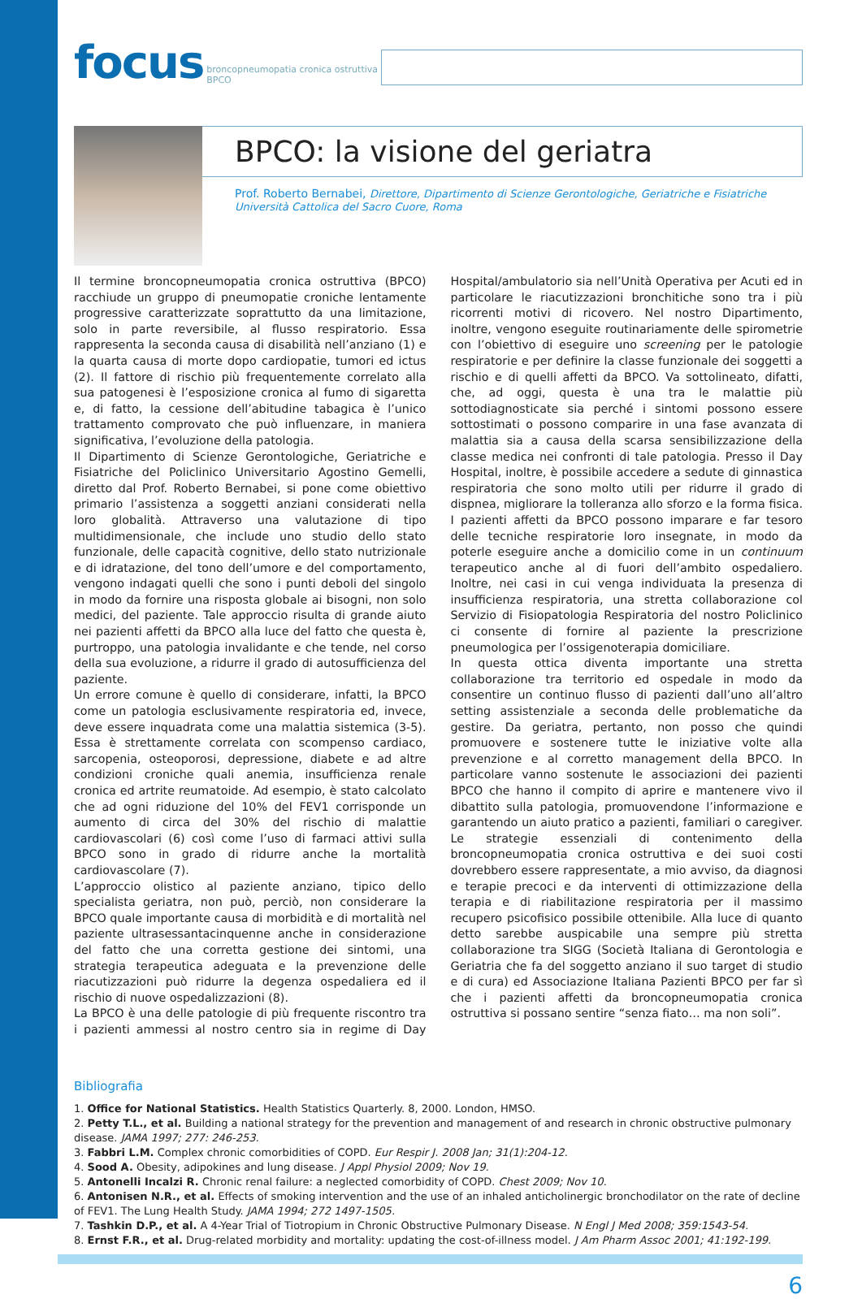focus broncopneumopatia cronica ostruttiva
BPCO
BPCO: la visione del geriatra
Prof. Roberto Bernabei, Direttore, Dipartimento di Scienze Gerontologiche, Geriatriche e Fisiatriche Università Cattolica del Sacro Cuore, Roma
Il termine broncopneumopatia cronica ostruttiva (BPCO) racchiude un gruppo di pneumopatie croniche lentamente progressive caratterizzate soprattutto da una limitazione, solo in parte reversibile, al flusso respiratorio. Essa rappresenta la seconda causa di disabilità nell’anziano (1) e la quarta causa di morte dopo cardiopatie, tumori ed ictus (2). Il fattore di rischio più frequentemente correlato alla sua patogenesi è l’esposizione cronica al fumo di sigaretta e, di fatto, la cessione dell’abitudine tabagica è l’unico trattamento comprovato che può influenzare, in maniera significativa, l’evoluzione della patologia.
Il Dipartimento di Scienze Gerontologiche, Geriatriche e Fisiatriche del Policlinico Universitario Agostino Gemelli, diretto dal Prof. Roberto Bernabei, si pone come obiettivo primario l’assistenza a soggetti anziani considerati nella loro globalità. Attraverso una valutazione di tipo multidimensionale, che include uno studio dello stato funzionale, delle capacità cognitive, dello stato nutrizionale e di idratazione, del tono dell’umore e del comportamento, vengono indagati quelli che sono i punti deboli del singolo in modo da fornire una risposta globale ai bisogni, non solo medici, del paziente. Tale approccio risulta di grande aiuto nei pazienti affetti da BPCO alla luce del fatto che questa è, purtroppo, una patologia invalidante e che tende, nel corso della sua evoluzione, a ridurre il grado di autosufficienza del paziente.
Un errore comune è quello di considerare, infatti, la BPCO come un patologia esclusivamente respiratoria ed, invece, deve essere inquadrata come una malattia sistemica (3-5). Essa è strettamente correlata con scompenso cardiaco, sarcopenia, osteoporosi, depressione, diabete e ad altre condizioni croniche quali anemia, insufficienza renale cronica ed artrite reumatoide. Ad esempio, è stato calcolato che ad ogni riduzione del 10% del FEV1 corrisponde un aumento di circa del 30% del rischio di malattie cardiovascolari (6) così come l’uso di farmaci attivi sulla BPCO sono in grado di ridurre anche la mortalità cardiovascolare (7).
L’approccio olistico al paziente anziano, tipico dello specialista geriatra, non può, perciò, non considerare la BPCO quale importante causa di morbidità e di mortalità nel paziente ultrasessantacinquenne anche in considerazione del fatto che una corretta gestione dei sintomi, una strategia terapeutica adeguata e la prevenzione delle riacutizzazioni può ridurre la degenza ospedaliera ed il rischio di nuove ospedalizzazioni (8).
La BPCO è una delle patologie di più frequente riscontro tra i pazienti ammessi al nostro centro sia in regime di Day Hospital/ambulatorio sia nell’Unità Operativa per Acuti ed in particolare le riacutizzazioni bronchitiche sono tra i più ricorrenti motivi di ricovero. Nel nostro Dipartimento, inoltre, vengono eseguite routinariamente delle spirometrie con l’obiettivo di eseguire uno screening per le patologie respiratorie e per definire la classe funzionale dei soggetti a rischio e di quelli affetti da BPCO. Va sottolineato, difatti, che, ad oggi, questa è una tra le malattie più sottodiagnosticate sia perché i sintomi possono essere sottostimati o possono comparire in una fase avanzata di malattia sia a causa della scarsa sensibilizzazione della classe medica nei confronti di tale patologia. Presso il Day Hospital, inoltre, è possibile accedere a sedute di ginnastica respiratoria che sono molto utili per ridurre il grado di dispnea, migliorare la tolleranza allo sforzo e la forma fisica. I pazienti affetti da BPCO possono imparare e far tesoro delle tecniche respiratorie loro insegnate, in modo da poterle eseguire anche a domicilio come in un continuum terapeutico anche al di fuori dell’ambito ospedaliero. Inoltre, nei casi in cui venga individuata la presenza di insufficienza respiratoria, una stretta collaborazione col Servizio di Fisiopatologia Respiratoria del nostro Policlinico ci consente di fornire al paziente la prescrizione pneumologica per l’ossigenoterapia domiciliare.
In questa ottica diventa importante una stretta collaborazione tra territorio ed ospedale in modo da consentire un continuo flusso di pazienti dall’uno all’altro setting assistenziale a seconda delle problematiche da gestire. Da geriatra, pertanto, non posso che quindi promuovere e sostenere tutte le iniziative volte alla prevenzione e al corretto management della BPCO. In particolare vanno sostenute le associazioni dei pazienti BPCO che hanno il compito di aprire e mantenere vivo il dibattito sulla patologia, promuovendone l’informazione e garantendo un aiuto pratico a pazienti, familiari o caregiver. Le strategie essenziali di contenimento della broncopneumopatia cronica ostruttiva e dei suoi costi dovrebbero essere rappresentate, a mio avviso, da diagnosi e terapie precoci e da interventi di ottimizzazione della terapia e di riabilitazione respiratoria per il massimo recupero psicofisico possibile ottenibile. Alla luce di quanto detto sarebbe auspicabile una sempre più stretta collaborazione tra SIGG (Società Italiana di Gerontologia e Geriatria che fa del soggetto anziano il suo target di studio e di cura) ed Associazione Italiana Pazienti BPCO per far sì che i pazienti affetti da broncopneumopatia cronica ostruttiva si possano sentire “senza fiato… ma non soli”.
Bibliografia
1. Office for National Statistics. Health Statistics Quarterly. 8, 2000. London, HMSO.
2. Petty T.L., et al. Building a national strategy for the prevention and management of and research in chronic obstructive pulmonary disease. JAMA 1997; 277: 246-253.
3. Fabbri L.M. Complex chronic comorbidities of COPD. Eur Respir J. 2008 Jan; 31(1):204-12.
4. Sood A. Obesity, adipokines and lung disease. J Appl Physiol 2009; Nov 19.
5. Antonelli Incalzi R. Chronic renal failure: a neglected comorbidity of COPD. Chest 2009; Nov 10.
6. Antonisen N.R., et al. Effects of smoking intervention and the use of an inhaled anticholinergic bronchodilator on the rate of decline of FEV1. The Lung Health Study. JAMA 1994; 272 1497-1505.
7. Tashkin D.P., et al. A 4-Year Trial of Tiotropium in Chronic Obstructive Pulmonary Disease. N Engl J Med 2008; 359:1543-54.
8. Ernst F.R., et al. Drug-related morbidity and mortality: updating the cost-of-illness model. J Am Pharm Assoc 2001; 41:192-199.
6